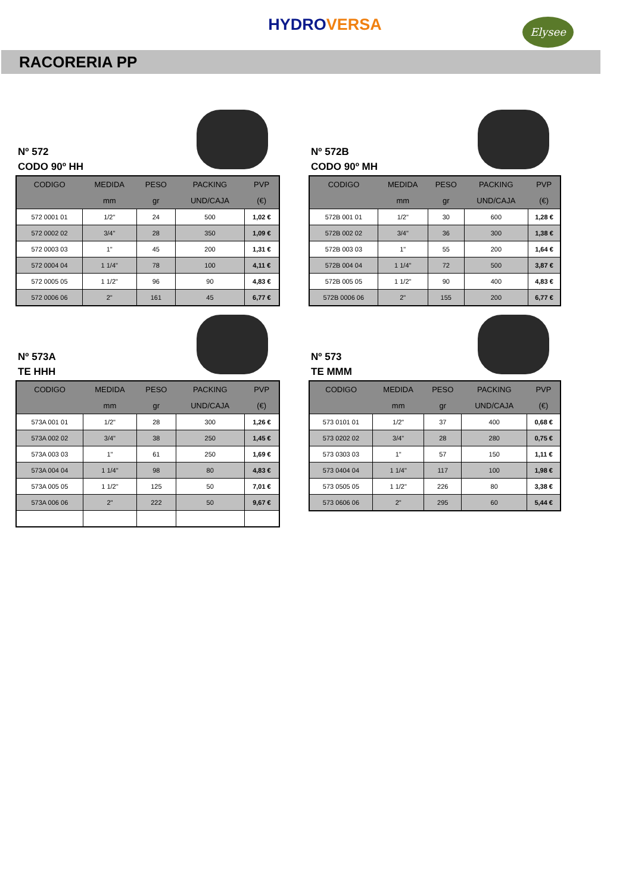HYDRO VERSA
Elysee
RACORERIA PP
Nº 572
CODO 90º HH
| CODIGO | MEDIDA | PESO | PACKING | PVP |
| --- | --- | --- | --- | --- |
| | mm | gr | UND/CAJA | (€) |
| 572 0001 01 | 1/2" | 24 | 500 | 1,02 € |
| 572 0002 02 | 3/4" | 28 | 350 | 1,09 € |
| 572 0003 03 | 1" | 45 | 200 | 1,31 € |
| 572 0004 04 | 1 1/4" | 78 | 100 | 4,11 € |
| 572 0005 05 | 1 1/2" | 96 | 90 | 4,83 € |
| 572 0006 06 | 2" | 161 | 45 | 6,77 € |
Nº 572B
CODO 90º MH
| CODIGO | MEDIDA | PESO | PACKING | PVP |
| --- | --- | --- | --- | --- |
| | mm | gr | UND/CAJA | (€) |
| 572B 001 01 | 1/2" | 30 | 600 | 1,28 € |
| 572B 002 02 | 3/4" | 36 | 300 | 1,38 € |
| 572B 003 03 | 1" | 55 | 200 | 1,64 € |
| 572B 004 04 | 1 1/4" | 72 | 500 | 3,87 € |
| 572B 005 05 | 1 1/2" | 90 | 400 | 4,83 € |
| 572B 0006 06 | 2" | 155 | 200 | 6,77 € |
Nº 573A
TE HHH
| CODIGO | MEDIDA | PESO | PACKING | PVP |
| --- | --- | --- | --- | --- |
| | mm | gr | UND/CAJA | (€) |
| 573A 001 01 | 1/2" | 28 | 300 | 1,26 € |
| 573A 002 02 | 3/4" | 38 | 250 | 1,45 € |
| 573A 003 03 | 1" | 61 | 250 | 1,69 € |
| 573A 004 04 | 1 1/4" | 98 | 80 | 4,83 € |
| 573A 005 05 | 1 1/2" | 125 | 50 | 7,01 € |
| 573A 006 06 | 2" | 222 | 50 | 9,67 € |
Nº 573
TE MMM
| CODIGO | MEDIDA | PESO | PACKING | PVP |
| --- | --- | --- | --- | --- |
| | mm | gr | UND/CAJA | (€) |
| 573 0101 01 | 1/2" | 37 | 400 | 0,68 € |
| 573 0202 02 | 3/4" | 28 | 280 | 0,75 € |
| 573 0303 03 | 1" | 57 | 150 | 1,11 € |
| 573 0404 04 | 1 1/4" | 117 | 100 | 1,98 € |
| 573 0505 05 | 1 1/2" | 226 | 80 | 3,38 € |
| 573 0606 06 | 2" | 295 | 60 | 5,44 € |